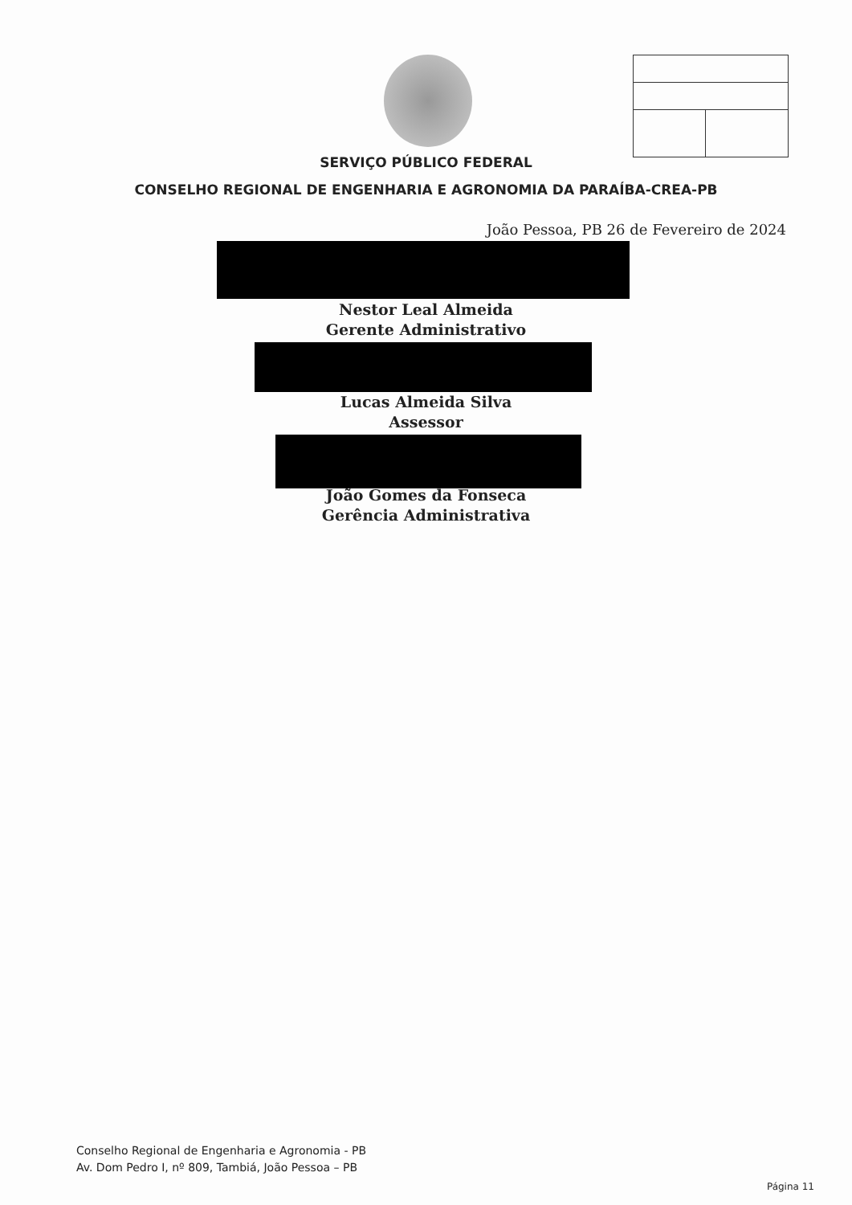SERVIÇO PÚBLICO FEDERAL
CONSELHO REGIONAL DE ENGENHARIA E AGRONOMIA DA PARAÍBA-CREA-PB
João Pessoa, PB 26 de Fevereiro de 2024
Nestor Leal Almeida
Gerente Administrativo
Lucas Almeida Silva
Assessor
João Gomes da Fonseca
Gerência Administrativa
Conselho Regional de Engenharia e Agronomia - PB
Av. Dom Pedro I, nº 809, Tambiá, João Pessoa – PB
Página 11